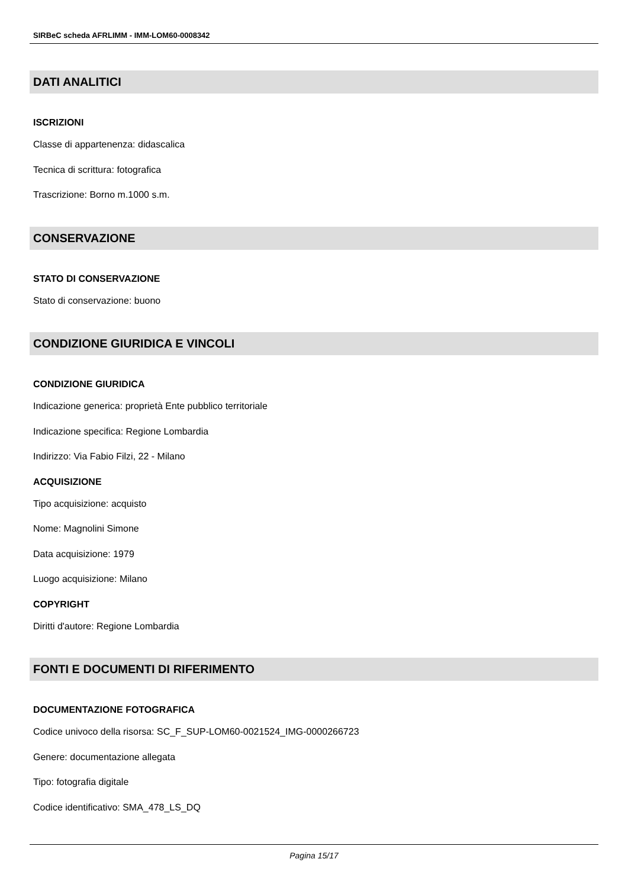SIRBeC scheda AFRLIMM - IMM-LOM60-0008342
DATI ANALITICI
ISCRIZIONI
Classe di appartenenza: didascalica
Tecnica di scrittura: fotografica
Trascrizione: Borno m.1000 s.m.
CONSERVAZIONE
STATO DI CONSERVAZIONE
Stato di conservazione: buono
CONDIZIONE GIURIDICA E VINCOLI
CONDIZIONE GIURIDICA
Indicazione generica: proprietà Ente pubblico territoriale
Indicazione specifica: Regione Lombardia
Indirizzo: Via Fabio Filzi, 22 - Milano
ACQUISIZIONE
Tipo acquisizione: acquisto
Nome: Magnolini Simone
Data acquisizione: 1979
Luogo acquisizione: Milano
COPYRIGHT
Diritti d'autore: Regione Lombardia
FONTI E DOCUMENTI DI RIFERIMENTO
DOCUMENTAZIONE FOTOGRAFICA
Codice univoco della risorsa: SC_F_SUP-LOM60-0021524_IMG-0000266723
Genere: documentazione allegata
Tipo: fotografia digitale
Codice identificativo: SMA_478_LS_DQ
Pagina 15/17